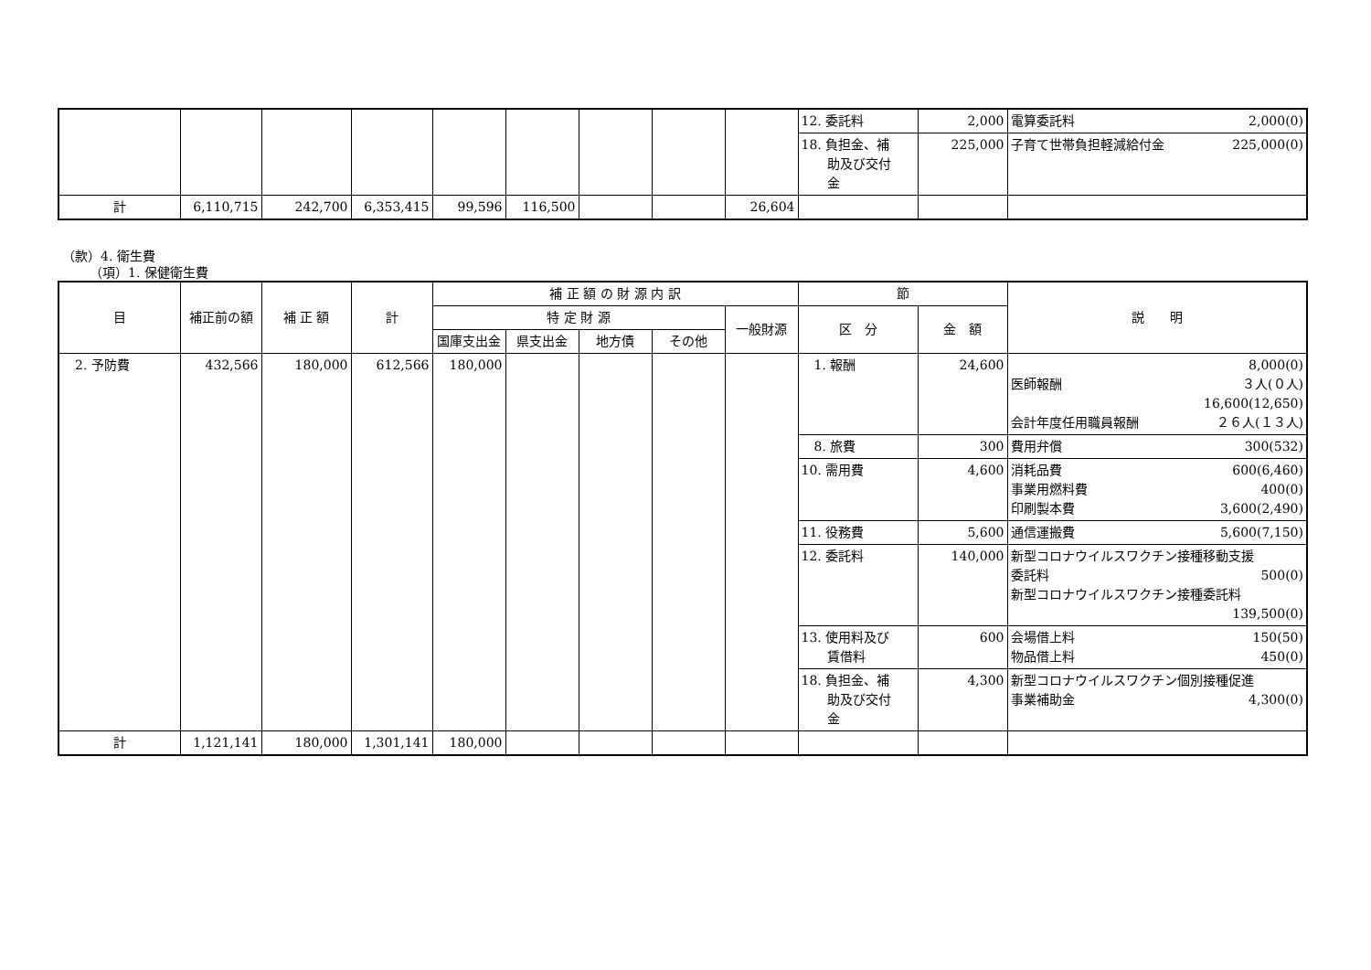| | | | | | | | | | 12. 委託料 | 2,000 | 電算委託料 2,000(0) |
| | | | | | | | | | 18. 負担金、補 助及び交付 金 | 225,000 | 子育て世帯負担軽減給付金 225,000(0) |
| 計 | 6,110,715 | 242,700 | 6,353,415 | 99,596 | 116,500 | | | 26,604 | | | |
（款）4. 衛生費
（項）1. 保健衛生費
| 目 | 補正前の額 | 補 正 額 | 計 | 補 正 額 の 財 源 内 訳 | | | | | 節 | | 説 明 |
| --- | --- | --- | --- | --- | --- | --- | --- | --- | --- | --- | --- |
| | | | | 特 定 財 源 | | | | 一般財源 | 区 分 | 金 額 | |
| | | | | 国庫支出金 | 県支出金 | 地方債 | その他 | | | | |
| 2. 予防費 | 432,566 | 180,000 | 612,566 | 180,000 | | | | | 1. 報酬 | 24,600 | 8,000(0) 医師報酬 ３人(０人) 16,600(12,650) 会計年度任用職員報酬 ２６人(１３人) |
| | | | | | | | | | 8. 旅費 | 300 | 費用弁償 300(532) |
| | | | | | | | | | 10. 需用費 | 4,600 | 消耗品費 600(6,460) 事業用燃料費 400(0) 印刷製本費 3,600(2,490) |
| | | | | | | | | | 11. 役務費 | 5,600 | 通信運搬費 5,600(7,150) |
| | | | | | | | | | 12. 委託料 | 140,000 | 新型コロナウイルスワクチン接種移動支援 委託料 500(0) 新型コロナウイルスワクチン接種委託料 139,500(0) |
| | | | | | | | | | 13. 使用料及び 賃借料 | 600 | 会場借上料 150(50) 物品借上料 450(0) |
| | | | | | | | | | 18. 負担金、補 助及び交付 金 | 4,300 | 新型コロナウイルスワクチン個別接種促進 事業補助金 4,300(0) |
| 計 | 1,121,141 | 180,000 | 1,301,141 | 180,000 | | | | | | | |